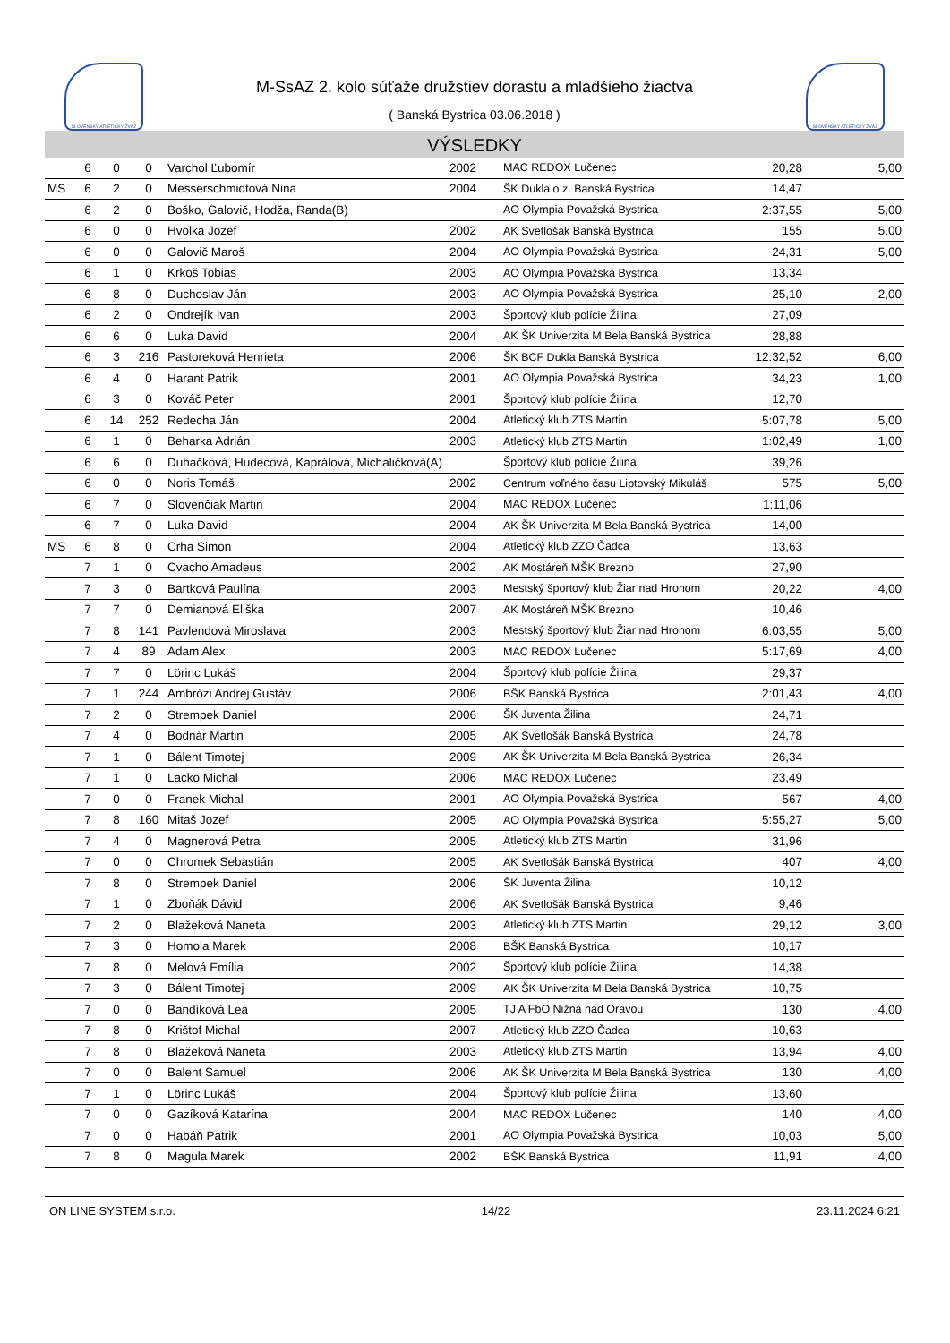SLOVENSKÝ ATLETICKÝ ZVÄZ
M-SsAZ 2. kolo súťaže družstiev dorastu a mladšieho žiactva
( Banská Bystrica 03.06.2018 )
SLOVENSKÝ ATLETICKÝ ZVÄZ
VÝSLEDKY
| | 6 | 0 | 0 | Varchol Ľubomír | 2002 | MAC REDOX Lučenec | 20,28 | 5,00 |
| MS | 6 | 2 | 0 | Messerschmidtová Nina | 2004 | ŠK Dukla o.z. Banská Bystrica | 14,47 | |
| | 6 | 2 | 0 | Boško, Galovič, Hodža, Randa(B) | | AO Olympia Považská Bystrica | 2:37,55 | 5,00 |
| | 6 | 0 | 0 | Hvolka Jozef | 2002 | AK Svetlošák Banská Bystrica | 155 | 5,00 |
| | 6 | 0 | 0 | Galovič Maroš | 2004 | AO Olympia Považská Bystrica | 24,31 | 5,00 |
| | 6 | 1 | 0 | Krkoš Tobias | 2003 | AO Olympia Považská Bystrica | 13,34 | |
| | 6 | 8 | 0 | Duchoslav Ján | 2003 | AO Olympia Považská Bystrica | 25,10 | 2,00 |
| | 6 | 2 | 0 | Ondrejík Ivan | 2003 | Športový klub polície Žilina | 27,09 | |
| | 6 | 6 | 0 | Luka David | 2004 | AK ŠK Univerzita M.Bela Banská Bystrica | 28,88 | |
| | 6 | 3 | 216 | Pastoreková Henrieta | 2006 | ŠK BCF Dukla Banská Bystrica | 12:32,52 | 6,00 |
| | 6 | 4 | 0 | Harant Patrik | 2001 | AO Olympia Považská Bystrica | 34,23 | 1,00 |
| | 6 | 3 | 0 | Kováč Peter | 2001 | Športový klub polície Žilina | 12,70 | |
| | 6 | 14 | 252 | Redecha Ján | 2004 | Atletický klub ZTS Martin | 5:07,78 | 5,00 |
| | 6 | 1 | 0 | Beharka Adrián | 2003 | Atletický klub ZTS Martin | 1:02,49 | 1,00 |
| | 6 | 6 | 0 | Duhačková, Hudecová, Kaprálová, Michaličková(A) | | Športový klub polície Žilina | 39,26 | |
| | 6 | 0 | 0 | Noris Tomáš | 2002 | Centrum voľného času Liptovský Mikuláš | 575 | 5,00 |
| | 6 | 7 | 0 | Slovenčiak Martin | 2004 | MAC REDOX Lučenec | 1:11,06 | |
| | 6 | 7 | 0 | Luka David | 2004 | AK ŠK Univerzita M.Bela Banská Bystrica | 14,00 | |
| MS | 6 | 8 | 0 | Crha Simon | 2004 | Atletický klub ZZO Čadca | 13,63 | |
| | 7 | 1 | 0 | Cvacho Amadeus | 2002 | AK Mostáreň MŠK Brezno | 27,90 | |
| | 7 | 3 | 0 | Bartková Paulína | 2003 | Mestský športový klub Žiar nad Hronom | 20,22 | 4,00 |
| | 7 | 7 | 0 | Demianová Eliška | 2007 | AK Mostáreň MŠK Brezno | 10,46 | |
| | 7 | 8 | 141 | Pavlendová Miroslava | 2003 | Mestský športový klub Žiar nad Hronom | 6:03,55 | 5,00 |
| | 7 | 4 | 89 | Adam Alex | 2003 | MAC REDOX Lučenec | 5:17,69 | 4,00 |
| | 7 | 7 | 0 | Lörinc Lukáš | 2004 | Športový klub polície Žilina | 29,37 | |
| | 7 | 1 | 244 | Ambrózi Andrej Gustáv | 2006 | BŠK Banská Bystrica | 2:01,43 | 4,00 |
| | 7 | 2 | 0 | Strempek Daniel | 2006 | ŠK Juventa Žilina | 24,71 | |
| | 7 | 4 | 0 | Bodnár Martin | 2005 | AK Svetlošák Banská Bystrica | 24,78 | |
| | 7 | 1 | 0 | Bálent Timotej | 2009 | AK ŠK Univerzita M.Bela Banská Bystrica | 26,34 | |
| | 7 | 1 | 0 | Lacko Michal | 2006 | MAC REDOX Lučenec | 23,49 | |
| | 7 | 0 | 0 | Franek Michal | 2001 | AO Olympia Považská Bystrica | 567 | 4,00 |
| | 7 | 8 | 160 | Mitaš Jozef | 2005 | AO Olympia Považská Bystrica | 5:55,27 | 5,00 |
| | 7 | 4 | 0 | Magnerová Petra | 2005 | Atletický klub ZTS Martin | 31,96 | |
| | 7 | 0 | 0 | Chromek Sebastián | 2005 | AK Svetlošák Banská Bystrica | 407 | 4,00 |
| | 7 | 8 | 0 | Strempek Daniel | 2006 | ŠK Juventa Žilina | 10,12 | |
| | 7 | 1 | 0 | Zboňák Dávid | 2006 | AK Svetlošák Banská Bystrica | 9,46 | |
| | 7 | 2 | 0 | Blažeková Naneta | 2003 | Atletický klub ZTS Martin | 29,12 | 3,00 |
| | 7 | 3 | 0 | Homola Marek | 2008 | BŠK Banská Bystrica | 10,17 | |
| | 7 | 8 | 0 | Melová Emília | 2002 | Športový klub polície Žilina | 14,38 | |
| | 7 | 3 | 0 | Bálent Timotej | 2009 | AK ŠK Univerzita M.Bela Banská Bystrica | 10,75 | |
| | 7 | 0 | 0 | Bandíková Lea | 2005 | TJ A FbO Nižná nad Oravou | 130 | 4,00 |
| | 7 | 8 | 0 | Krištof Michal | 2007 | Atletický klub ZZO Čadca | 10,63 | |
| | 7 | 8 | 0 | Blažeková Naneta | 2003 | Atletický klub ZTS Martin | 13,94 | 4,00 |
| | 7 | 0 | 0 | Balent Samuel | 2006 | AK ŠK Univerzita M.Bela Banská Bystrica | 130 | 4,00 |
| | 7 | 1 | 0 | Lörinc Lukáš | 2004 | Športový klub polície Žilina | 13,60 | |
| | 7 | 0 | 0 | Gazíková Katarína | 2004 | MAC REDOX Lučenec | 140 | 4,00 |
| | 7 | 0 | 0 | Habáň Patrik | 2001 | AO Olympia Považská Bystrica | 10,03 | 5,00 |
| | 7 | 8 | 0 | Magula Marek | 2002 | BŠK Banská Bystrica | 11,91 | 4,00 |
ON LINE SYSTEM s.r.o. 14/22 23.11.2024 6:21